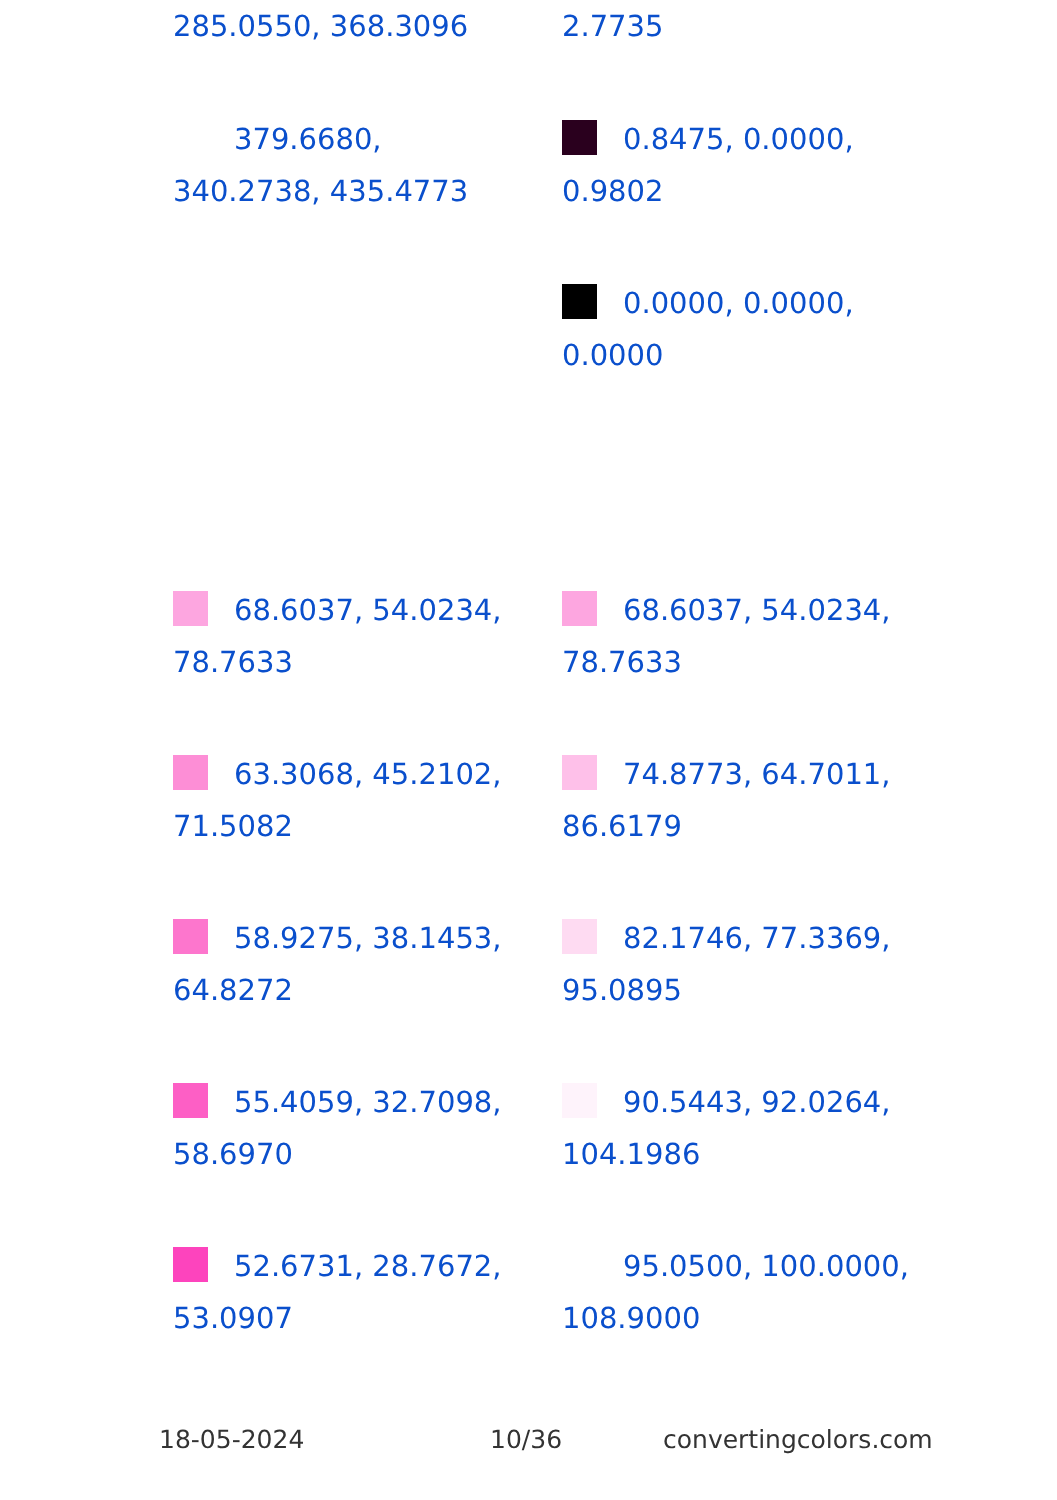285.0550, 368.3096 2.7735
379.6680, 340.2738, 435.4773
0.8475, 0.0000, 0.9802
0.0000, 0.0000, 0.0000
68.6037, 54.0234, 78.7633
68.6037, 54.0234, 78.7633
63.3068, 45.2102, 71.5082
74.8773, 64.7011, 86.6179
58.9275, 38.1453, 64.8272
82.1746, 77.3369, 95.0895
55.4059, 32.7098, 58.6970
90.5443, 92.0264, 104.1986
52.6731, 28.7672, 53.0907
95.0500, 100.0000, 108.9000
18-05-2024 10/36 convertingcolors.com